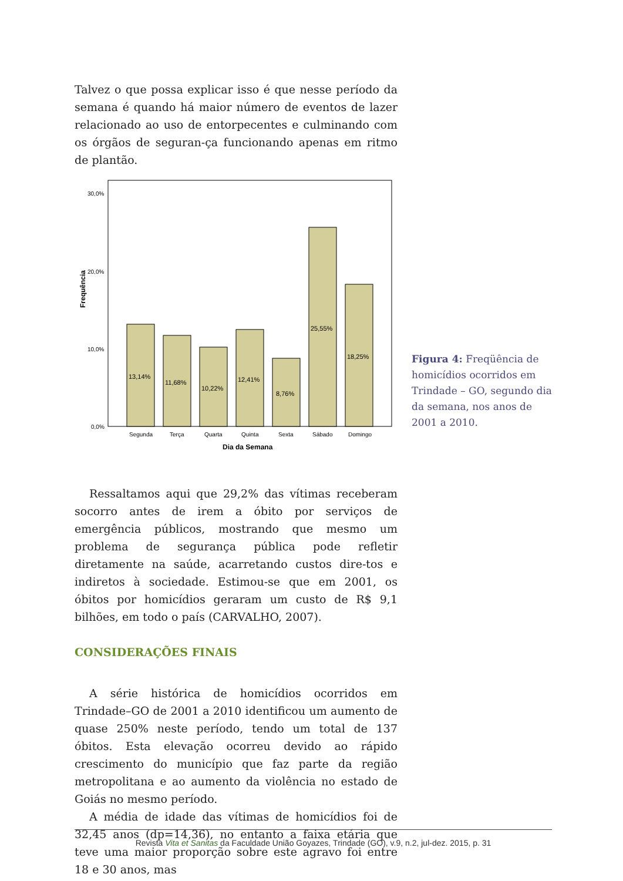Talvez o que possa explicar isso é que nesse período da semana é quando há maior número de eventos de lazer relacionado ao uso de entorpecentes e culminando com os órgãos de seguran-ça funcionando apenas em ritmo de plantão.
Frequência
30,0%
20,0%
10,0%
0,0%
13,14%
11,68%
10,22%
12,41%
8,76%
25,55%
18,25%
Segunda
Terça
Quarta
Quinta
Sexta
Sábado
Domingo
Dia da Semana
Figura 4: Freqüência de homicídios ocorridos em Trindade – GO, segundo dia da semana, nos anos de 2001 a 2010.
Ressaltamos aqui que 29,2% das vítimas receberam socorro antes de irem a óbito por serviços de emergência públicos, mostrando que mesmo um problema de segurança pública pode refletir diretamente na saúde, acarretando custos dire-tos e indiretos à sociedade. Estimou-se que em 2001, os óbitos por homicídios geraram um custo de R$ 9,1 bilhões, em todo o país (CARVALHO, 2007).
CONSIDERAÇÕES FINAIS
A série histórica de homicídios ocorridos em Trindade–GO de 2001 a 2010 identificou um aumento de quase 250% neste período, tendo um total de 137 óbitos. Esta elevação ocorreu devido ao rápido crescimento do município que faz parte da região metropolitana e ao aumento da violência no estado de Goiás no mesmo período.
A média de idade das vítimas de homicídios foi de 32,45 anos (dp=14,36), no entanto a faixa etária que teve uma maior proporção sobre este agravo foi entre 18 e 30 anos, mas
Revista Vita et Sanitas da Faculdade União Goyazes, Trindade (GO), v.9, n.2, jul-dez. 2015, p. 31